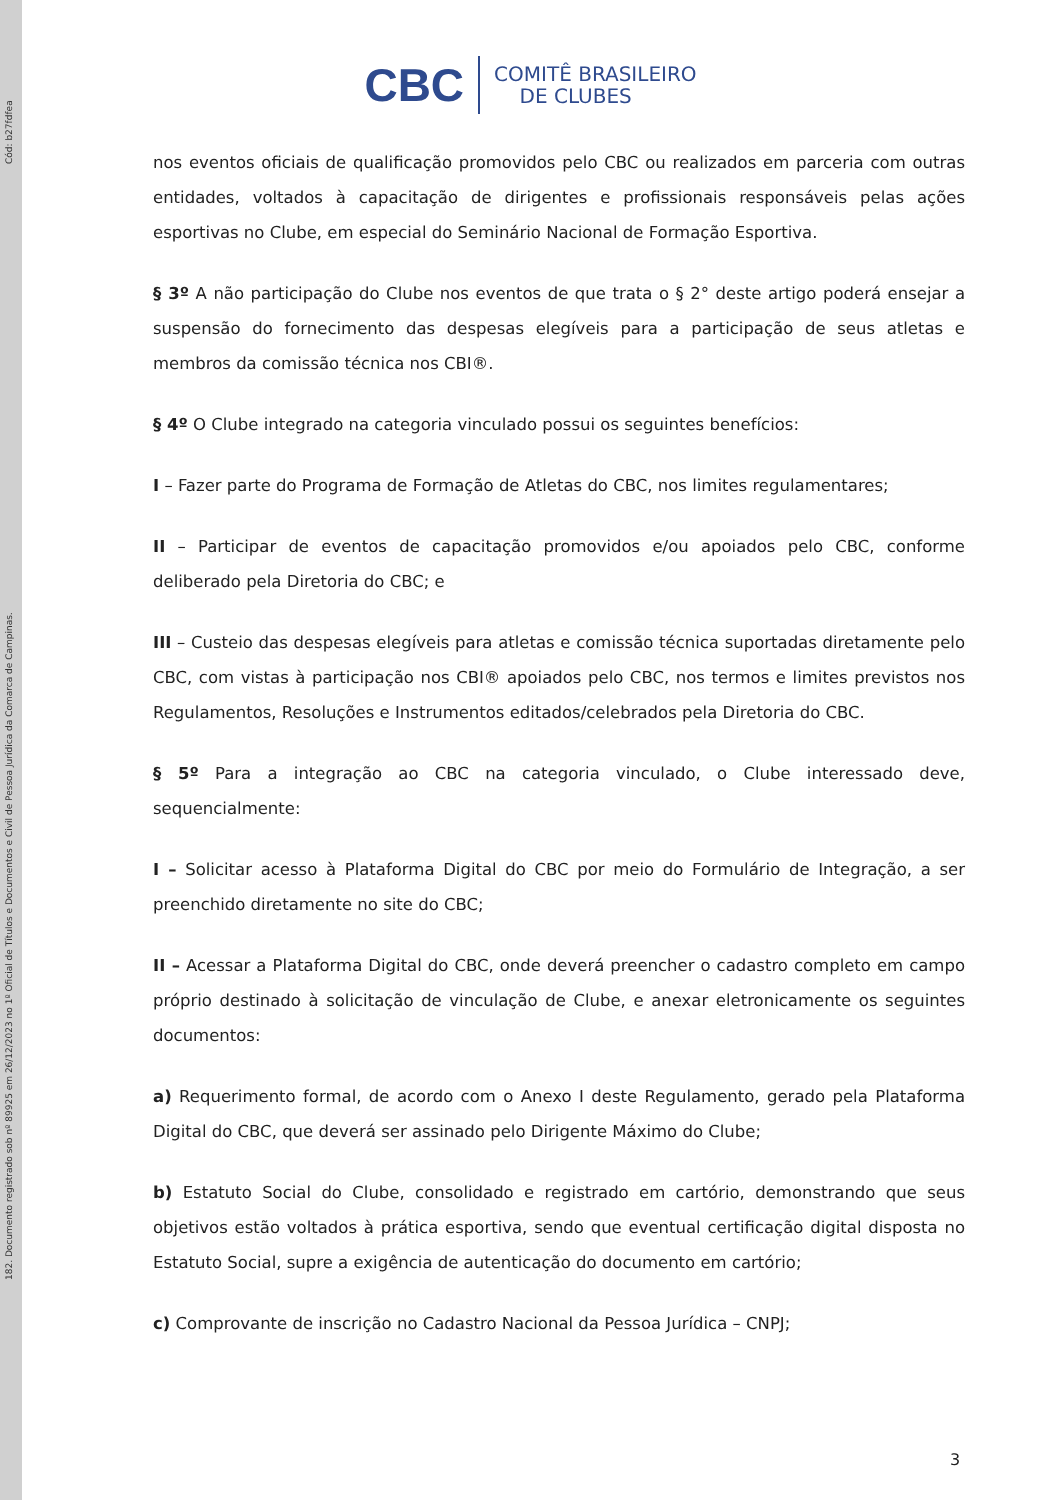182. Documento registrado sob nº 89925 em 26/12/2023 no 1º Oficial de Títulos e Documentos e Civil de Pessoa Jurídica da Comarca de Campinas. Cód: b27fdfea
CBC COMITÊ BRASILEIRO
DE CLUBES
nos eventos oficiais de qualificação promovidos pelo CBC ou realizados em parceria com outras entidades, voltados à capacitação de dirigentes e profissionais responsáveis pelas ações esportivas no Clube, em especial do Seminário Nacional de Formação Esportiva.
§ 3º A não participação do Clube nos eventos de que trata o § 2° deste artigo poderá ensejar a suspensão do fornecimento das despesas elegíveis para a participação de seus atletas e membros da comissão técnica nos CBI®.
§ 4º O Clube integrado na categoria vinculado possui os seguintes benefícios:
I – Fazer parte do Programa de Formação de Atletas do CBC, nos limites regulamentares;
II – Participar de eventos de capacitação promovidos e/ou apoiados pelo CBC, conforme deliberado pela Diretoria do CBC; e
III – Custeio das despesas elegíveis para atletas e comissão técnica suportadas diretamente pelo CBC, com vistas à participação nos CBI® apoiados pelo CBC, nos termos e limites previstos nos Regulamentos, Resoluções e Instrumentos editados/celebrados pela Diretoria do CBC.
§ 5º Para a integração ao CBC na categoria vinculado, o Clube interessado deve, sequencialmente:
I – Solicitar acesso à Plataforma Digital do CBC por meio do Formulário de Integração, a ser preenchido diretamente no site do CBC;
II – Acessar a Plataforma Digital do CBC, onde deverá preencher o cadastro completo em campo próprio destinado à solicitação de vinculação de Clube, e anexar eletronicamente os seguintes documentos:
a) Requerimento formal, de acordo com o Anexo I deste Regulamento, gerado pela Plataforma Digital do CBC, que deverá ser assinado pelo Dirigente Máximo do Clube;
b) Estatuto Social do Clube, consolidado e registrado em cartório, demonstrando que seus objetivos estão voltados à prática esportiva, sendo que eventual certificação digital disposta no Estatuto Social, supre a exigência de autenticação do documento em cartório;
c) Comprovante de inscrição no Cadastro Nacional da Pessoa Jurídica – CNPJ;
3